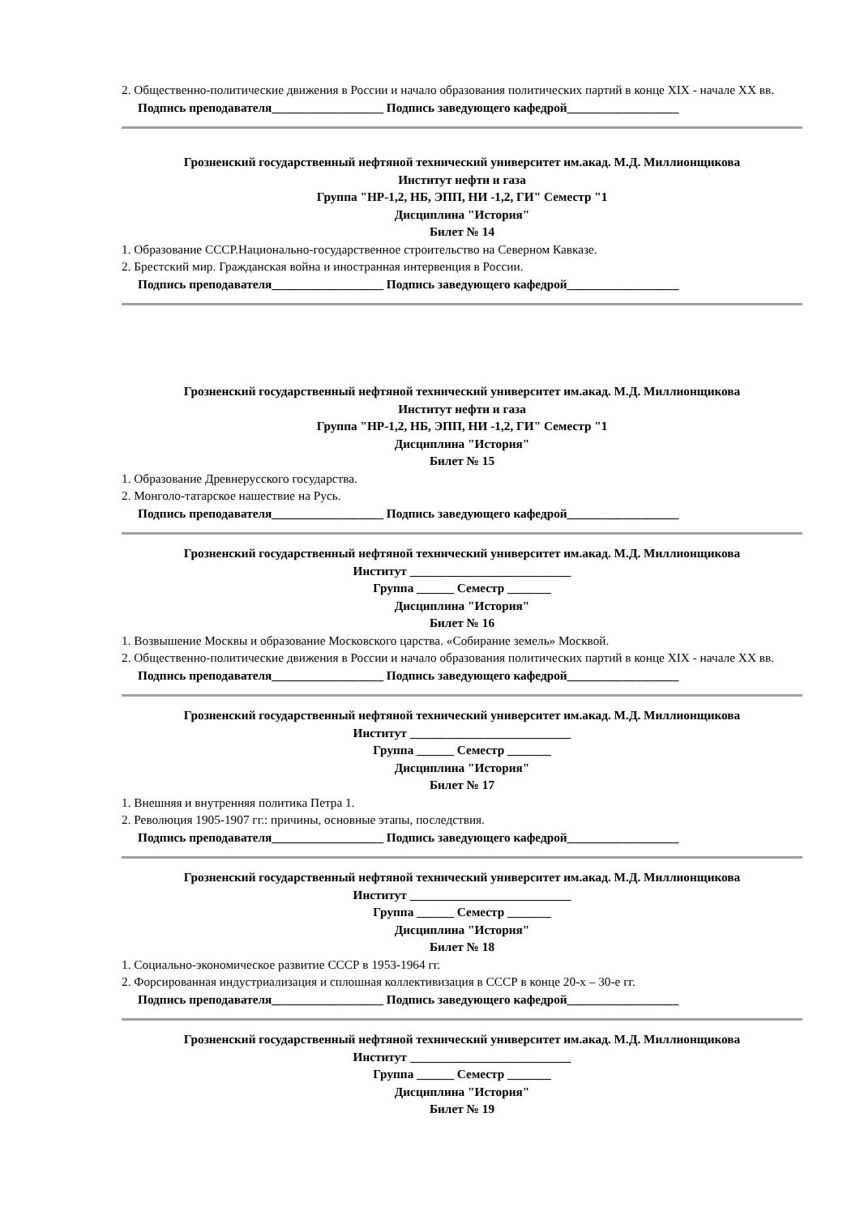2. Общественно-политические движения в России и начало образования политических партий в конце XIX - начале XX вв.
Подпись преподавателя__________________ Подпись заведующего кафедрой__________________
Грозненский государственный нефтяной технический университет им.акад. М.Д. Миллионщикова
Институт нефти и газа
Группа "НР-1,2, НБ, ЭПП, НИ -1,2, ГИ" Семестр "1
Дисциплина "История"
Билет № 14
1. Образование СССР.Национально-государственное строительство на Северном Кавказе.
2. Брестский мир. Гражданская война и иностранная интервенция в России.
Подпись преподавателя__________________ Подпись заведующего кафедрой__________________
Грозненский государственный нефтяной технический университет им.акад. М.Д. Миллионщикова
Институт нефти и газа
Группа "НР-1,2, НБ, ЭПП, НИ -1,2, ГИ" Семестр "1
Дисциплина "История"
Билет № 15
1. Образование Древнерусского государства.
2. Монголо-татарское нашествие на Русь.
Подпись преподавателя__________________ Подпись заведующего кафедрой__________________
Грозненский государственный нефтяной технический университет им.акад. М.Д. Миллионщикова
Институт __________________________
Группа ______ Семестр _______
Дисциплина "История"
Билет № 16
1. Возвышение Москвы и образование Московского царства. «Собирание земель» Москвой.
2. Общественно-политические движения в России и начало образования политических партий в конце XIX - начале XX вв.
Подпись преподавателя__________________ Подпись заведующего кафедрой__________________
Грозненский государственный нефтяной технический университет им.акад. М.Д. Миллионщикова
Институт __________________________
Группа ______ Семестр _______
Дисциплина "История"
Билет № 17
1. Внешняя и внутренняя политика Петра 1.
2. Революция 1905-1907 гг.: причины, основные этапы, последствия.
Подпись преподавателя__________________ Подпись заведующего кафедрой__________________
Грозненский государственный нефтяной технический университет им.акад. М.Д. Миллионщикова
Институт __________________________
Группа ______ Семестр _______
Дисциплина "История"
Билет № 18
1. Социально-экономическое развитие СССР в 1953-1964 гг.
2. Форсированная индустриализация и сплошная коллективизация в СССР в конце 20-х – 30-е гг.
Подпись преподавателя__________________ Подпись заведующего кафедрой__________________
Грозненский государственный нефтяной технический университет им.акад. М.Д. Миллионщикова
Институт __________________________
Группа ______ Семестр _______
Дисциплина "История"
Билет № 19